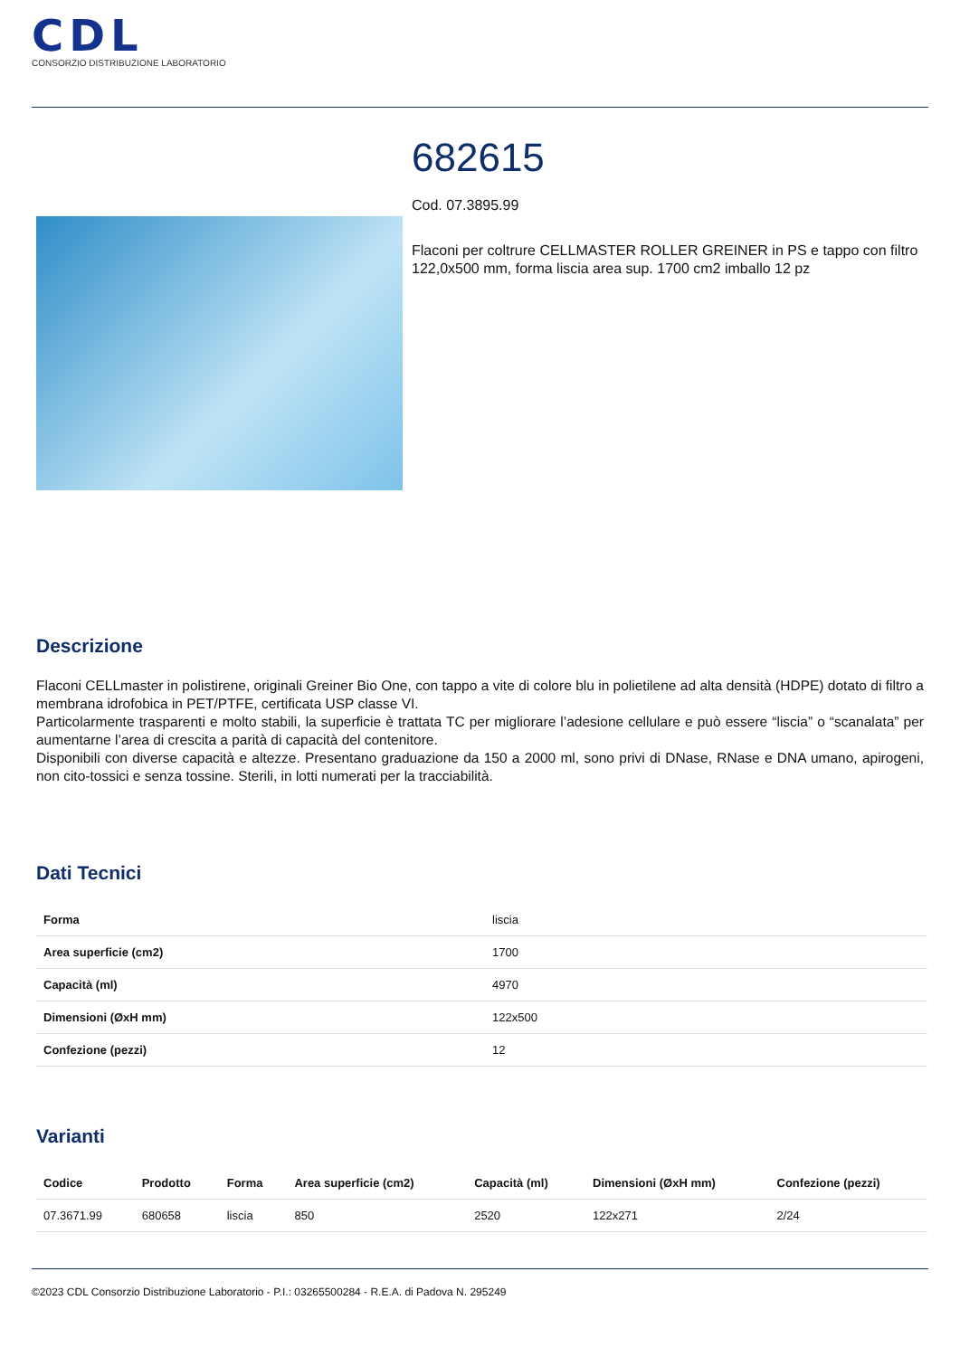CDL
CONSORZIO DISTRIBUZIONE LABORATORIO
682615
Cod. 07.3895.99
Flaconi per coltrure CELLMASTER ROLLER GREINER in PS e tappo con filtro 122,0x500 mm, forma liscia area sup. 1700 cm2 imballo 12 pz
Descrizione
Flaconi CELLmaster in polistirene, originali Greiner Bio One, con tappo a vite di colore blu in polietilene ad alta densità (HDPE) dotato di filtro a membrana idrofobica in PET/PTFE, certificata USP classe VI.
Particolarmente trasparenti e molto stabili, la superficie è trattata TC per migliorare l’adesione cellulare e può essere “liscia” o “scanalata” per aumentarne l’area di crescita a parità di capacità del contenitore.
Disponibili con diverse capacità e altezze. Presentano graduazione da 150 a 2000 ml, sono privi di DNase, RNase e DNA umano, apirogeni, non cito-tossici e senza tossine. Sterili, in lotti numerati per la tracciabilità.
Dati Tecnici
| Forma | liscia |
| Area superficie (cm2) | 1700 |
| Capacità (ml) | 4970 |
| Dimensioni (ØxH mm) | 122x500 |
| Confezione (pezzi) | 12 |
Varianti
| Codice | Prodotto | Forma | Area superficie (cm2) | Capacità (ml) | Dimensioni (ØxH mm) | Confezione (pezzi) |
| --- | --- | --- | --- | --- | --- | --- |
| 07.3671.99 | 680658 | liscia | 850 | 2520 | 122x271 | 2/24 |
©2023 CDL Consorzio Distribuzione Laboratorio - P.I.: 03265500284 - R.E.A. di Padova N. 295249